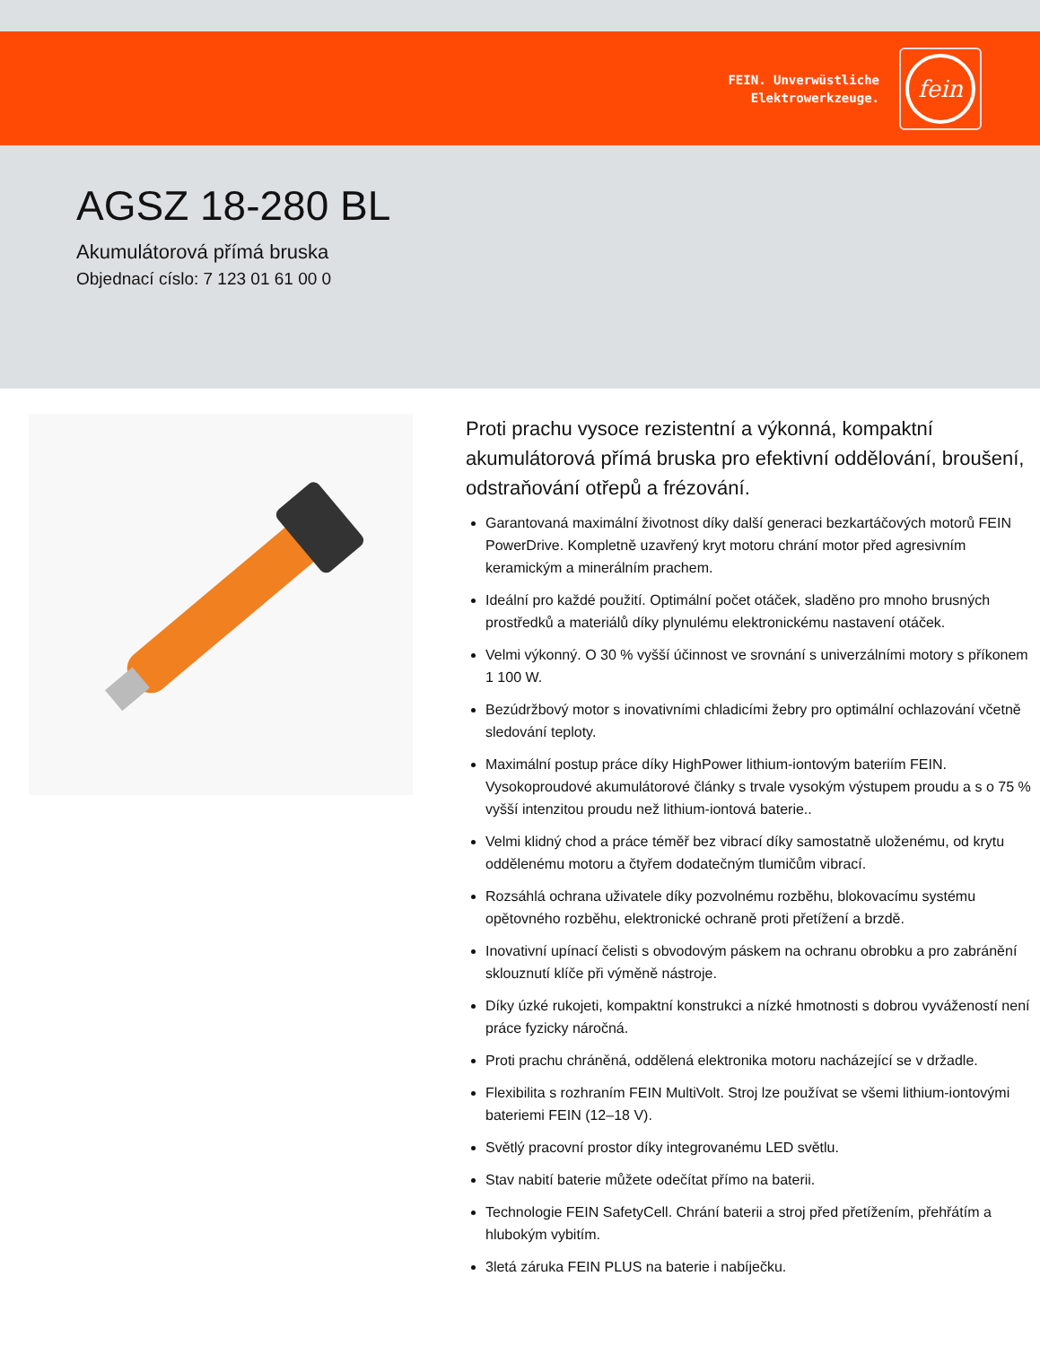FEIN. Unverwüstliche
Elektrowerkzeuge.
fein
AGSZ 18-280 BL
Akumulátorová přímá bruska
Objednací císlo: 7 123 01 61 00 0
Proti prachu vysoce rezistentní a výkonná, kompaktní akumulátorová přímá bruska pro efektivní oddělování, broušení, odstraňování otřepů a frézování.
Garantovaná maximální životnost díky další generaci bezkartáčových motorů FEIN PowerDrive. Kompletně uzavřený kryt motoru chrání motor před agresivním keramickým a minerálním prachem.
Ideální pro každé použití. Optimální počet otáček, sladěno pro mnoho brusných prostředků a materiálů díky plynulému elektronickému nastavení otáček.
Velmi výkonný. O 30 % vyšší účinnost ve srovnání s univerzálními motory s příkonem 1 100 W.
Bezúdržbový motor s inovativními chladicími žebry pro optimální ochlazování včetně sledování teploty.
Maximální postup práce díky HighPower lithium-iontovým bateriím FEIN. Vysokoproudové akumulátorové články s trvale vysokým výstupem proudu a s o 75 % vyšší intenzitou proudu než lithium-iontová baterie..
Velmi klidný chod a práce téměř bez vibrací díky samostatně uloženému, od krytu oddělenému motoru a čtyřem dodatečným tlumičům vibrací.
Rozsáhlá ochrana uživatele díky pozvolnému rozběhu, blokovacímu systému opětovného rozběhu, elektronické ochraně proti přetížení a brzdě.
Inovativní upínací čelisti s obvodovým páskem na ochranu obrobku a pro zabránění sklouznutí klíče při výměně nástroje.
Díky úzké rukojeti, kompaktní konstrukci a nízké hmotnosti s dobrou vyvážeností není práce fyzicky náročná.
Proti prachu chráněná, oddělená elektronika motoru nacházející se v držadle.
Flexibilita s rozhraním FEIN MultiVolt. Stroj lze používat se všemi lithium-iontovými bateriemi FEIN (12–18 V).
Světlý pracovní prostor díky integrovanému LED světlu.
Stav nabití baterie můžete odečítat přímo na baterii.
Technologie FEIN SafetyCell. Chrání baterii a stroj před přetížením, přehřátím a hlubokým vybitím.
3letá záruka FEIN PLUS na baterie i nabíječku.